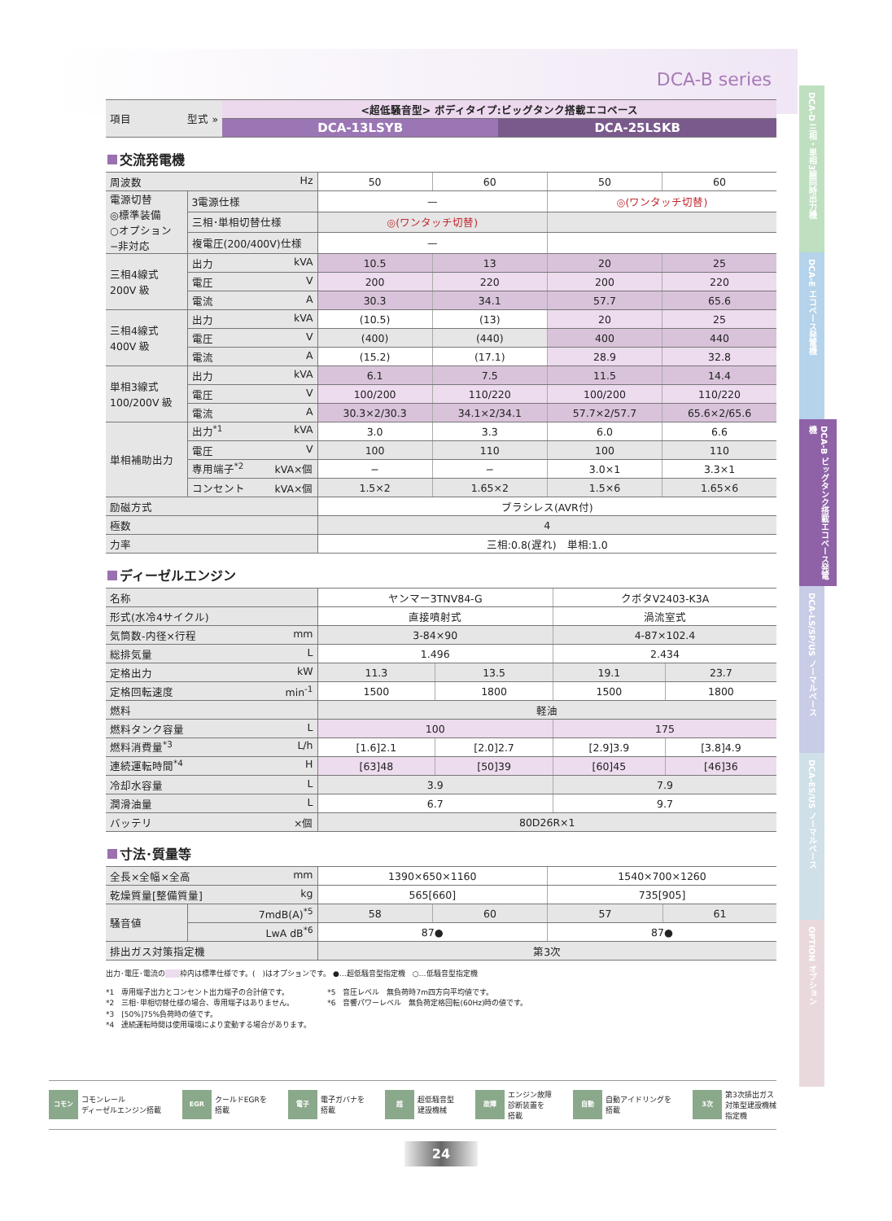DCA-D 三相・単相3線同時出力機
DCA-E エコベース発電機
DCA-B ビッグタンク搭載エコベース発電機
DCA-LS/SP/US ノーマルベース
DCA-ES/US ノーマルベース
OPTION オプション
DCA-B series
| 項目 型式 » | <超低騒音型> ボディタイプ:ビッグタンク搭載エコベース | |
| | DCA-13LSYB | DCA-25LSKB |
交流発電機
| 周波数 Hz | | 50 | 60 | 50 | 60 |
| 電源切替 ◎標準装備 ○オプション −非対応 | 3電源仕様 | — | | ◎(ワンタッチ切替) | |
| | 三相･単相切替仕様 | ◎(ワンタッチ切替) | | | |
| | 複電圧(200/400V)仕様 | — | | | |
| 三相4線式 200V 級 | 出力 kVA | 10.5 | 13 | 20 | 25 |
| | 電圧 V | 200 | 220 | 200 | 220 |
| | 電流 A | 30.3 | 34.1 | 57.7 | 65.6 |
| 三相4線式 400V 級 | 出力 kVA | (10.5) | (13) | 20 | 25 |
| | 電圧 V | (400) | (440) | 400 | 440 |
| | 電流 A | (15.2) | (17.1) | 28.9 | 32.8 |
| 単相3線式 100/200V 級 | 出力 kVA | 6.1 | 7.5 | 11.5 | 14.4 |
| | 電圧 V | 100/200 | 110/220 | 100/200 | 110/220 |
| | 電流 A | 30.3×2/30.3 | 34.1×2/34.1 | 57.7×2/57.7 | 65.6×2/65.6 |
| 単相補助出力 | 出力<sup>*1</sup> kVA | 3.0 | 3.3 | 6.0 | 6.6 |
| | 電圧 V | 100 | 110 | 100 | 110 |
| | 専用端子<sup>*2</sup> kVA×個 | − | − | 3.0×1 | 3.3×1 |
| | コンセント kVA×個 | 1.5×2 | 1.65×2 | 1.5×6 | 1.65×6 |
| 励磁方式 | | ブラシレス(AVR付) | | | |
| 極数 | | 4 | | | |
| 力率 | | 三相:0.8(遅れ) 単相:1.0 | | | |
ディーゼルエンジン
| 名称 | ヤンマー3TNV84-G | | クボタV2403-K3A | |
| 形式(水冷4サイクル) | 直接噴射式 | | 渦流室式 | |
| 気筒数-内径×行程 mm | 3-84×90 | | 4-87×102.4 | |
| 総排気量 L | 1.496 | | 2.434 | |
| 定格出力 kW | 11.3 | 13.5 | 19.1 | 23.7 |
| 定格回転速度 min<sup>-1</sup> | 1500 | 1800 | 1500 | 1800 |
| 燃料 | 軽油 | | | |
| 燃料タンク容量 L | 100 | | 175 | |
| 燃料消費量<sup>*3</sup> L/h | [1.6]2.1 | [2.0]2.7 | [2.9]3.9 | [3.8]4.9 |
| 連続運転時間<sup>*4</sup> H | [63]48 | [50]39 | [60]45 | [46]36 |
| 冷却水容量 L | 3.9 | | 7.9 | |
| 潤滑油量 L | 6.7 | | 9.7 | |
| バッテリ ×個 | 80D26R×1 | | | |
寸法･質量等
| 全長×全幅×全高 mm | | 1390×650×1160 | | 1540×700×1260 | |
| 乾燥質量[整備質量] kg | | 565[660] | | 735[905] | |
| 騒音値 | 7mdB(A)<sup>*5</sup> | 58 | 60 | 57 | 61 |
| | LwA dB<sup>*6</sup> | 87● | | 87● | |
| 排出ガス対策指定機 | | 第3次 | | | |
出力･電圧･電流の　　 枠内は標準仕様です。(　)はオプションです。 ●…超低騒音型指定機　○…低騒音型指定機
*1　専用端子出力とコンセント出力端子の合計値です。
*2　三相･単相切替仕様の場合、専用端子はありません。
*3　[50%]75%負荷時の値です。
*4　連続運転時間は使用環境により変動する場合があります。
*5　音圧レベル　無負荷時7m四方向平均値です。
*6　音響パワーレベル　無負荷定格回転(60Hz)時の値です。
コモン コモンレール
ディーゼルエンジン搭載
EGR クールドEGRを
搭載
電子 電子ガバナを
搭載
超超低騒音型
建設機械
故障 エンジン故障
診断装置を
搭載
自動 自動アイドリングを
搭載
3次 第3次排出ガス
対策型建設機械
指定機
24